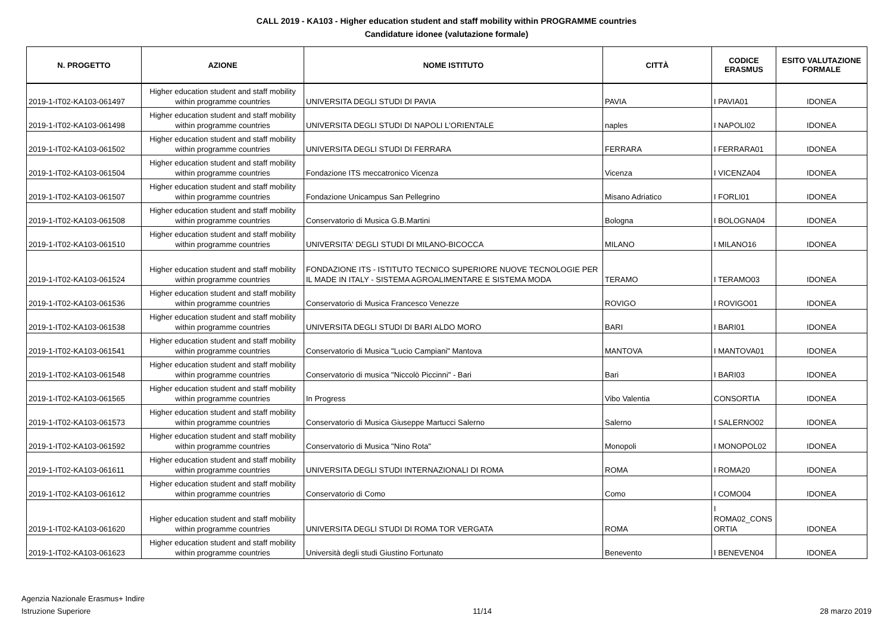CALL 2019 - KA103 - Higher education student and staff mobility within PROGRAMME countries
Candidature idonee (valutazione formale)
| N. PROGETTO | AZIONE | NOME ISTITUTO | CITTÀ | CODICE ERASMUS | ESITO VALUTAZIONE FORMALE |
| --- | --- | --- | --- | --- | --- |
| 2019-1-IT02-KA103-061497 | Higher education student and staff mobility within programme countries | UNIVERSITA DEGLI STUDI DI PAVIA | PAVIA | I PAVIA01 | IDONEA |
| 2019-1-IT02-KA103-061498 | Higher education student and staff mobility within programme countries | UNIVERSITA DEGLI STUDI DI NAPOLI L'ORIENTALE | naples | I NAPOLI02 | IDONEA |
| 2019-1-IT02-KA103-061502 | Higher education student and staff mobility within programme countries | UNIVERSITA DEGLI STUDI DI FERRARA | FERRARA | I FERRARA01 | IDONEA |
| 2019-1-IT02-KA103-061504 | Higher education student and staff mobility within programme countries | Fondazione ITS meccatronico Vicenza | Vicenza | I VICENZA04 | IDONEA |
| 2019-1-IT02-KA103-061507 | Higher education student and staff mobility within programme countries | Fondazione Unicampus San Pellegrino | Misano Adriatico | I FORLI01 | IDONEA |
| 2019-1-IT02-KA103-061508 | Higher education student and staff mobility within programme countries | Conservatorio di Musica G.B.Martini | Bologna | I BOLOGNA04 | IDONEA |
| 2019-1-IT02-KA103-061510 | Higher education student and staff mobility within programme countries | UNIVERSITA' DEGLI STUDI DI MILANO-BICOCCA | MILANO | I MILANO16 | IDONEA |
| 2019-1-IT02-KA103-061524 | Higher education student and staff mobility within programme countries | FONDAZIONE ITS - ISTITUTO TECNICO SUPERIORE NUOVE TECNOLOGIE PER IL MADE IN ITALY - SISTEMA AGROALIMENTARE E SISTEMA MODA | TERAMO | I TERAMO03 | IDONEA |
| 2019-1-IT02-KA103-061536 | Higher education student and staff mobility within programme countries | Conservatorio di Musica Francesco Venezze | ROVIGO | I ROVIGO01 | IDONEA |
| 2019-1-IT02-KA103-061538 | Higher education student and staff mobility within programme countries | UNIVERSITA DEGLI STUDI DI BARI ALDO MORO | BARI | I BARI01 | IDONEA |
| 2019-1-IT02-KA103-061541 | Higher education student and staff mobility within programme countries | Conservatorio di Musica "Lucio Campiani" Mantova | MANTOVA | I MANTOVA01 | IDONEA |
| 2019-1-IT02-KA103-061548 | Higher education student and staff mobility within programme countries | Conservatorio di musica "Niccolò Piccinni" - Bari | Bari | I BARI03 | IDONEA |
| 2019-1-IT02-KA103-061565 | Higher education student and staff mobility within programme countries | In Progress | Vibo Valentia | CONSORTIA | IDONEA |
| 2019-1-IT02-KA103-061573 | Higher education student and staff mobility within programme countries | Conservatorio di Musica Giuseppe Martucci Salerno | Salerno | I SALERNO02 | IDONEA |
| 2019-1-IT02-KA103-061592 | Higher education student and staff mobility within programme countries | Conservatorio di Musica "Nino Rota" | Monopoli | I MONOPOL02 | IDONEA |
| 2019-1-IT02-KA103-061611 | Higher education student and staff mobility within programme countries | UNIVERSITA DEGLI STUDI INTERNAZIONALI DI ROMA | ROMA | I ROMA20 | IDONEA |
| 2019-1-IT02-KA103-061612 | Higher education student and staff mobility within programme countries | Conservatorio di Como | Como | I COMO04 | IDONEA |
| 2019-1-IT02-KA103-061620 | Higher education student and staff mobility within programme countries | UNIVERSITA DEGLI STUDI DI ROMA TOR VERGATA | ROMA | I ROMA02_CONS ORTIA | IDONEA |
| 2019-1-IT02-KA103-061623 | Higher education student and staff mobility within programme countries | Università degli studi Giustino Fortunato | Benevento | I BENEVEN04 | IDONEA |
Agenzia Nazionale Erasmus+ Indire
Istruzione Superiore
11/14
28 marzo 2019